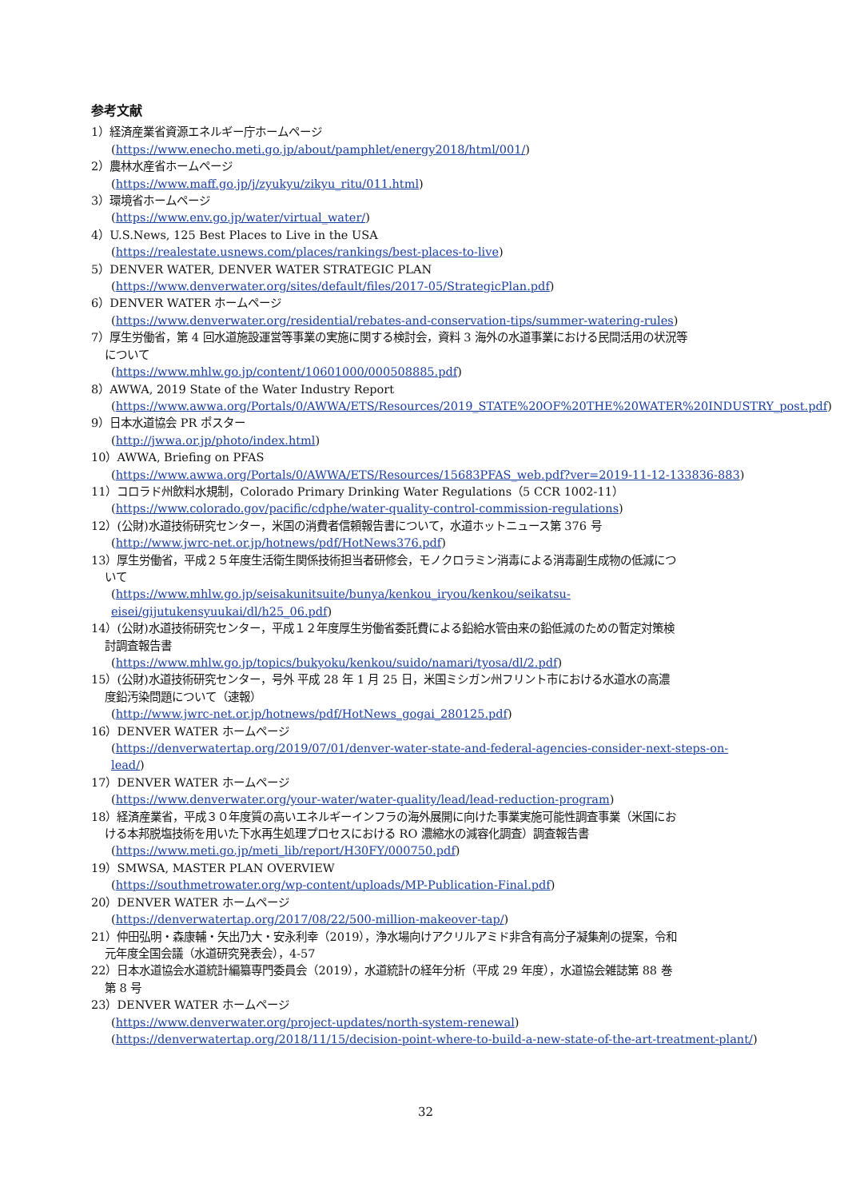参考文献
1）経済産業省資源エネルギー庁ホームページ
(https://www.enecho.meti.go.jp/about/pamphlet/energy2018/html/001/)
2）農林水産省ホームページ
(https://www.maff.go.jp/j/zyukyu/zikyu_ritu/011.html)
3）環境省ホームページ
(https://www.env.go.jp/water/virtual_water/)
4）U.S.News, 125 Best Places to Live in the USA
(https://realestate.usnews.com/places/rankings/best-places-to-live)
5）DENVER WATER, DENVER WATER STRATEGIC PLAN
(https://www.denverwater.org/sites/default/files/2017-05/StrategicPlan.pdf)
6）DENVER WATER ホームページ
(https://www.denverwater.org/residential/rebates-and-conservation-tips/summer-watering-rules)
7）厚生労働省，第 4 回水道施設運営等事業の実施に関する検討会，資料 3 海外の水道事業における民間活用の状況等
について
(https://www.mhlw.go.jp/content/10601000/000508885.pdf)
8）AWWA, 2019 State of the Water Industry Report
(https://www.awwa.org/Portals/0/AWWA/ETS/Resources/2019_STATE%20OF%20THE%20WATER%20INDUSTRY_post.pdf)
9）日本水道協会 PR ポスター
(http://jwwa.or.jp/photo/index.html)
10）AWWA, Briefing on PFAS
(https://www.awwa.org/Portals/0/AWWA/ETS/Resources/15683PFAS_web.pdf?ver=2019-11-12-133836-883)
11）コロラド州飲料水規制，Colorado Primary Drinking Water Regulations（5 CCR 1002-11）
(https://www.colorado.gov/pacific/cdphe/water-quality-control-commission-regulations)
12）(公財)水道技術研究センター，米国の消費者信頼報告書について，水道ホットニュース第 376 号
(http://www.jwrc-net.or.jp/hotnews/pdf/HotNews376.pdf)
13）厚生労働省，平成２５年度生活衛生関係技術担当者研修会，モノクロラミン消毒による消毒副生成物の低減につ
いて
(https://www.mhlw.go.jp/seisakunitsuite/bunya/kenkou_iryou/kenkou/seikatsu-eisei/gijutukensyuukai/dl/h25_06.pdf)
14）(公財)水道技術研究センター，平成１２年度厚生労働省委託費による鉛給水管由来の鉛低減のための暫定対策検
討調査報告書
(https://www.mhlw.go.jp/topics/bukyoku/kenkou/suido/namari/tyosa/dl/2.pdf)
15）(公財)水道技術研究センター，号外 平成 28 年 1 月 25 日，米国ミシガン州フリント市における水道水の高濃
度鉛汚染問題について（速報）
(http://www.jwrc-net.or.jp/hotnews/pdf/HotNews_gogai_280125.pdf)
16）DENVER WATER ホームページ
(https://denverwatertap.org/2019/07/01/denver-water-state-and-federal-agencies-consider-next-steps-on-lead/)
17）DENVER WATER ホームページ
(https://www.denverwater.org/your-water/water-quality/lead/lead-reduction-program)
18）経済産業省，平成３０年度質の高いエネルギーインフラの海外展開に向けた事業実施可能性調査事業（米国にお
ける本邦脱塩技術を用いた下水再生処理プロセスにおける RO 濃縮水の減容化調査）調査報告書
(https://www.meti.go.jp/meti_lib/report/H30FY/000750.pdf)
19）SMWSA, MASTER PLAN OVERVIEW
(https://southmetrowater.org/wp-content/uploads/MP-Publication-Final.pdf)
20）DENVER WATER ホームページ
(https://denverwatertap.org/2017/08/22/500-million-makeover-tap/)
21）仲田弘明・森康輔・矢出乃大・安永利幸（2019），浄水場向けアクリルアミド非含有高分子凝集剤の提案，令和
元年度全国会議（水道研究発表会），4-57
22）日本水道協会水道統計編纂専門委員会（2019），水道統計の経年分析（平成 29 年度），水道協会雑誌第 88 巻
第 8 号
23）DENVER WATER ホームページ
(https://www.denverwater.org/project-updates/north-system-renewal)
(https://denverwatertap.org/2018/11/15/decision-point-where-to-build-a-new-state-of-the-art-treatment-plant/)
32